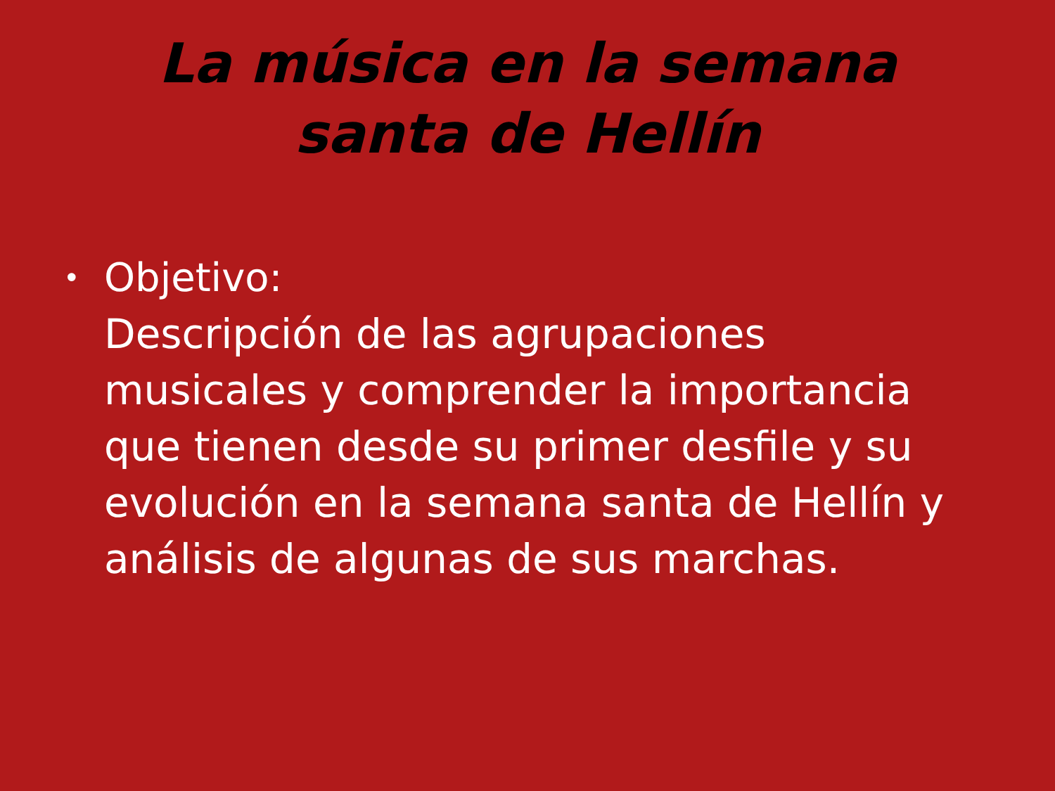La música en la semana santa de Hellín
•
Objetivo:
Descripción de las agrupaciones musicales y comprender la importancia que tienen desde su primer desfile y su evolución en la semana santa de Hellín y análisis de algunas de sus marchas.